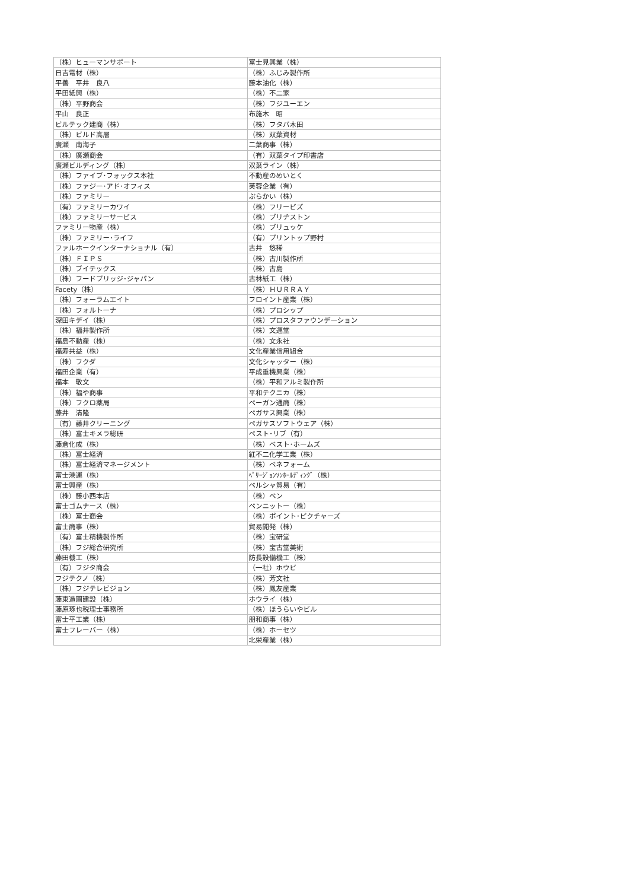| （株）ヒューマンサポート | 富士見興業（株） |
| 日吉電材（株） | （株）ふじみ製作所 |
| 平善 平井 良八 | 藤本油化（株） |
| 平田紙興（株） | （株）不二家 |
| （株）平野商会 | （株）フジユーエン |
| 平山 良正 | 布施木 昭 |
| ビルテック建商（株） | （株）フタバ木田 |
| （株）ビルド高層 | （株）双葉資材 |
| 廣瀬 南海子 | 二葉商事（株） |
| （株）廣瀬商会 | （有）双葉タイプ印書店 |
| 廣瀬ビルディング（株） | 双葉ライン（株） |
| （株）ファイブ･フォックス本社 | 不動産のめいとく |
| （株）ファジー･アド･オフィス | 芙蓉企業（有） |
| （株）ファミリー | ぷらかい（株） |
| （有）ファミリーカワイ | （株）フリービズ |
| （株）ファミリーサービス | （株）ブリヂストン |
| ファミリー物産（株） | （株）ブリュッケ |
| （株）ファミリー･ライフ | （有）プリントップ野村 |
| ファルホークインターナショナル（有） | 古井 悠稀 |
| （株）ＦＩＰＳ | （株）古川製作所 |
| （株）ブイテックス | （株）古島 |
| （株）フードブリッジ･ジャパン | 古林紙工（株） |
| Facety（株） | （株）ＨＵＲＲＡＹ |
| （株）フォーラムエイト | フロイント産業（株） |
| （株）フォルトーナ | （株）プロシップ |
| 深田キデイ（株） | （株）プロスタファウンデーション |
| （株）福井製作所 | （株）文運堂 |
| 福島不動産（株） | （株）文永社 |
| 福寿共益（株） | 文化産業信用組合 |
| （株）フクダ | 文化シャッター（株） |
| 福田企業（有） | 平成重機興業（株） |
| 福本 敬文 | （株）平和アルミ製作所 |
| （株）福や商事 | 平和テクニカ（株） |
| （株）フクロ薬局 | ベーガン通商（株） |
| 藤井 清隆 | ペガサス興業（株） |
| （有）藤井クリーニング | ペガサスソフトウェア（株） |
| （株）富士キメラ総研 | ベスト･リブ（有） |
| 藤倉化成（株） | （株）ベスト･ホームズ |
| （株）富士経済 | 紅不二化学工業（株） |
| （株）富士経済マネージメント | （株）ベネフォーム |
| 富士港運（株） | ﾍﾟﾘｰｼﾞｮﾝｿﾝﾎｰﾙﾃﾞｨﾝｸﾞ（株） |
| 富士興産（株） | ペルシャ貿易（有） |
| （株）藤小西本店 | （株）ベン |
| 富士ゴムナース（株） | ペンニットー（株） |
| （株）富士商会 | （株）ポイント･ピクチャーズ |
| 富士商事（株） | 貿易開発（株） |
| （有）富士精機製作所 | （株）宝研堂 |
| （株）フジ総合研究所 | （株）宝古堂美術 |
| 藤田機工（株） | 防長設備機工（株） |
| （有）フジタ商会 | （一社）ホウビ |
| フジテクノ（株） | （株）芳文社 |
| （株）フジテレビジョン | （株）鳳友産業 |
| 藤東造園建設（株） | ホウライ（株） |
| 藤原琢也税理士事務所 | （株）ほうらいやビル |
| 富士平工業（株） | 朋和商事（株） |
| 富士フレーバー（株） | （株）ホーセツ |
| | 北栄産業（株） |